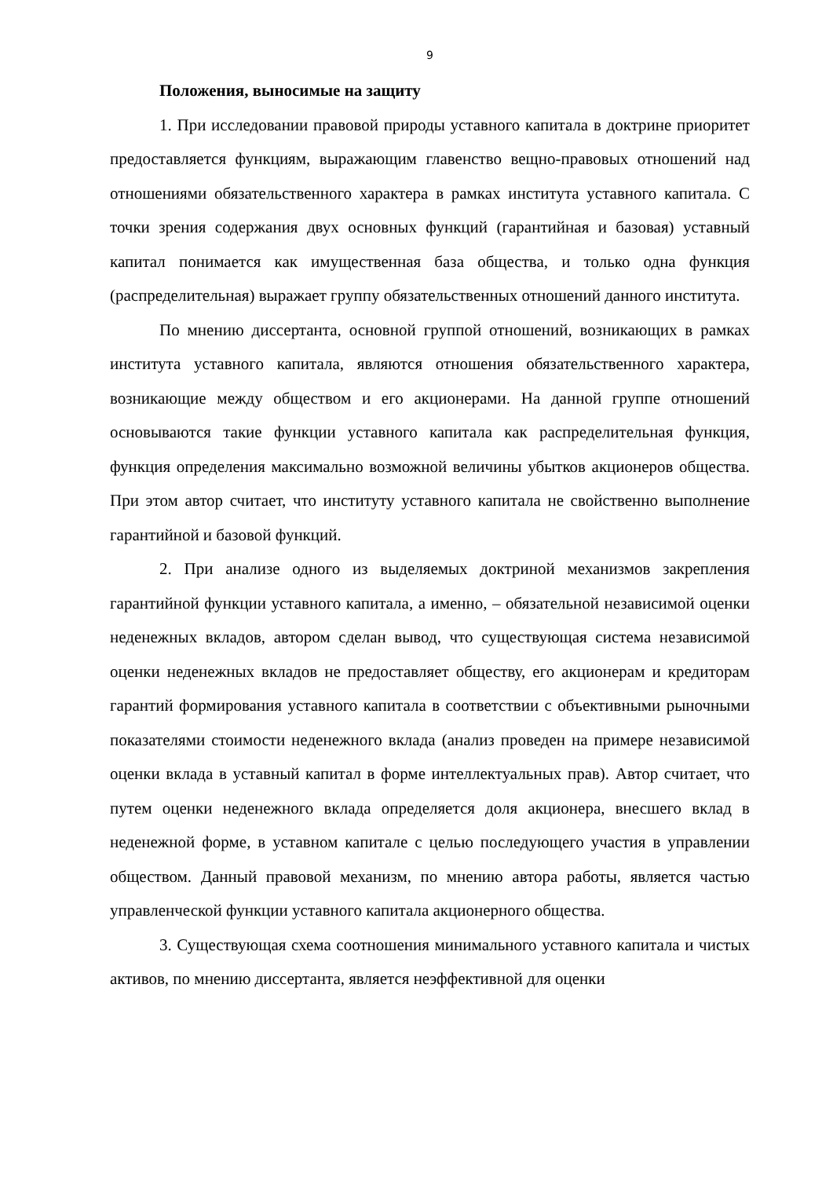9
Положения, выносимые на защиту
1. При исследовании правовой природы уставного капитала в доктрине приоритет предоставляется функциям, выражающим главенство вещно-правовых отношений над отношениями обязательственного характера в рамках института уставного капитала. С точки зрения содержания двух основных функций (гарантийная и базовая) уставный капитал понимается как имущественная база общества, и только одна функция (распределительная) выражает группу обязательственных отношений данного института.
По мнению диссертанта, основной группой отношений, возникающих в рамках института уставного капитала, являются отношения обязательственного характера, возникающие между обществом и его акционерами. На данной группе отношений основываются такие функции уставного капитала как распределительная функция, функция определения максимально возможной величины убытков акционеров общества. При этом автор считает, что институту уставного капитала не свойственно выполнение гарантийной и базовой функций.
2. При анализе одного из выделяемых доктриной механизмов закрепления гарантийной функции уставного капитала, а именно, – обязательной независимой оценки неденежных вкладов, автором сделан вывод, что существующая система независимой оценки неденежных вкладов не предоставляет обществу, его акционерам и кредиторам гарантий формирования уставного капитала в соответствии с объективными рыночными показателями стоимости неденежного вклада (анализ проведен на примере независимой оценки вклада в уставный капитал в форме интеллектуальных прав). Автор считает, что путем оценки неденежного вклада определяется доля акционера, внесшего вклад в неденежной форме, в уставном капитале с целью последующего участия в управлении обществом. Данный правовой механизм, по мнению автора работы, является частью управленческой функции уставного капитала акционерного общества.
3. Существующая схема соотношения минимального уставного капитала и чистых активов, по мнению диссертанта, является неэффективной для оценки